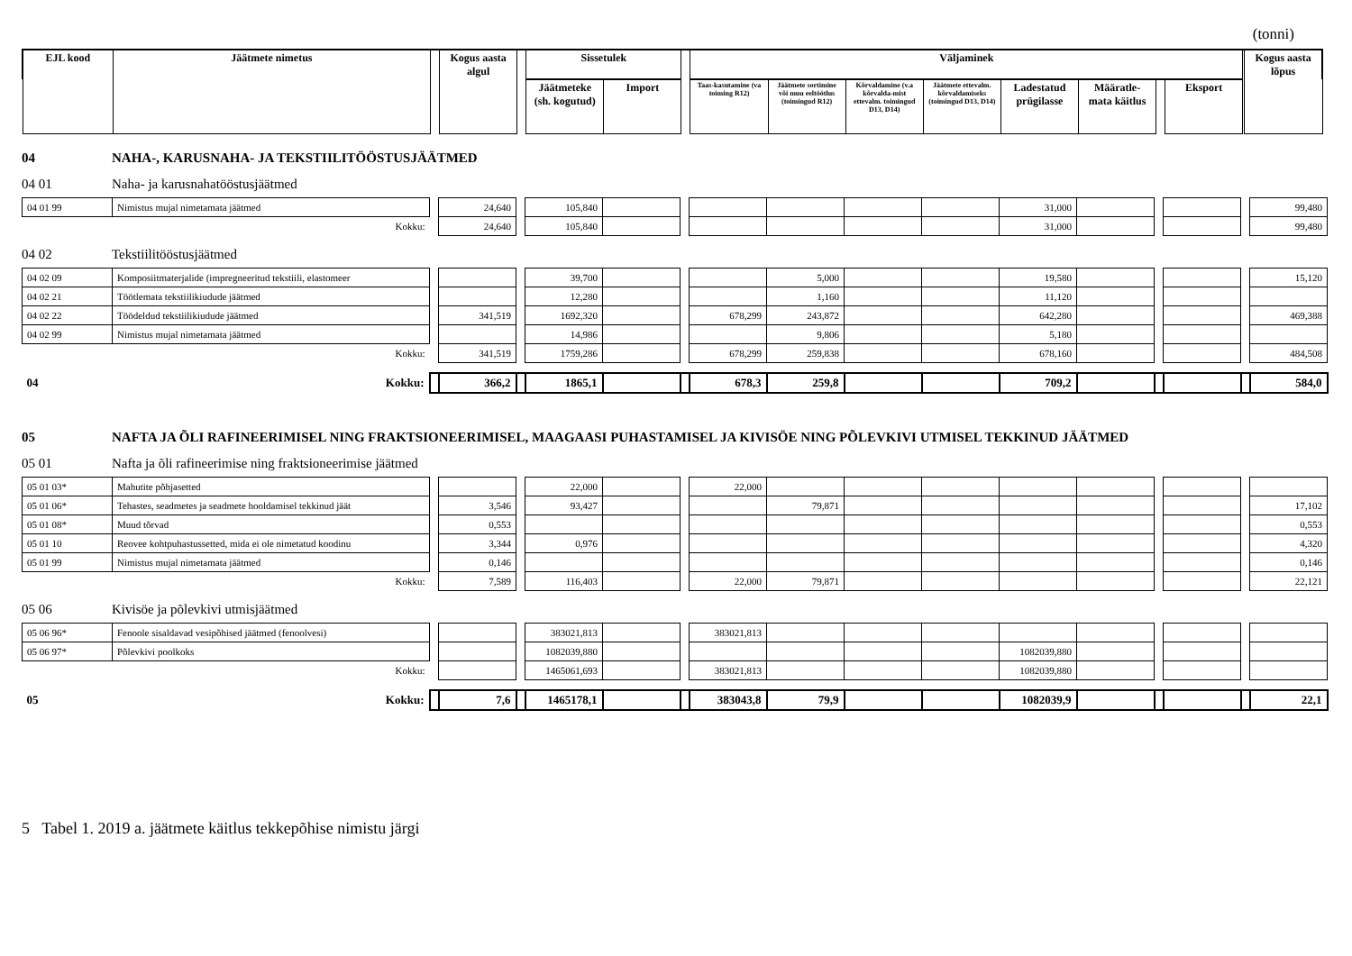(tonni)
| EJL kood | Jäätmete nimetus | | Kogus aasta algul | | Sissetulek | | | Väljaminek | | | | | | | | | Kogus aasta lõpus |
| | | | | | Jäätmeteke (sh. kogutud) | Import | | Taas-kasutamine (va toiming R12) | Jäätmete sortimine või muu eeltöötlus (toimingud R12) | Kõrvaldamine (v.a kõrvalda-mist ettevalm. toimingud D13, D14) | Jäätmete ettevalm. kõrvaldamiseks (toimingud D13, D14) | Ladestatud prügilasse | Määratle-mata käitlus | | Eksport | | |
04 NAHA-, KARUSNAHA- JA TEKSTIILITÖÖSTUSJÄÄTMED
04 01 Naha- ja karusnahatööstusjäätmed
| 04 01 99 | Nimistus mujal nimetamata jäätmed | | 24,640 | | 105,840 | | | | | | | 31,000 | | | | | 99,480 |
| | Kokku: | | 24,640 | | 105,840 | | | | | | | 31,000 | | | | | 99,480 |
04 02 Tekstiilitööstusjäätmed
| 04 02 09 | Komposiitmaterjalide (impregneeritud tekstiili, elastomeer | | | | 39,700 | | | | 5,000 | | | 19,580 | | | | | 15,120 |
| 04 02 21 | Töötlemata tekstiilikiudude jäätmed | | | | 12,280 | | | | 1,160 | | | 11,120 | | | | | |
| 04 02 22 | Töödeldud tekstiilikiudude jäätmed | | 341,519 | | 1692,320 | | | 678,299 | 243,872 | | | 642,280 | | | | | 469,388 |
| 04 02 99 | Nimistus mujal nimetamata jäätmed | | | | 14,986 | | | | 9,806 | | | 5,180 | | | | | |
| | Kokku: | | 341,519 | | 1759,286 | | | 678,299 | 259,838 | | | 678,160 | | | | | 484,508 |
| 04 | Kokku: | | 366,2 | | 1865,1 | | | 678,3 | 259,8 | | | 709,2 | | | | | 584,0 |
05 NAFTA JA ÕLI RAFINEERIMISEL NING FRAKTSIONEERIMISEL, MAAGAASI PUHASTAMISEL JA KIVISÖE NING PÕLEVKIVI UTMISEL TEKKINUD JÄÄTMED
05 01 Nafta ja õli rafineerimise ning fraktsioneerimise jäätmed
| 05 01 03* | Mahutite põhjasetted | | | | 22,000 | | | 22,000 | | | | | | | | | |
| 05 01 06* | Tehastes, seadmetes ja seadmete hooldamisel tekkinud jäät | | 3,546 | | 93,427 | | | | 79,871 | | | | | | | | 17,102 |
| 05 01 08* | Muud tõrvad | | 0,553 | | | | | | | | | | | | | | 0,553 |
| 05 01 10 | Reovee kohtpuhastussetted, mida ei ole nimetatud koodinu | | 3,344 | | 0,976 | | | | | | | | | | | | 4,320 |
| 05 01 99 | Nimistus mujal nimetamata jäätmed | | 0,146 | | | | | | | | | | | | | | 0,146 |
| | Kokku: | | 7,589 | | 116,403 | | | 22,000 | 79,871 | | | | | | | | 22,121 |
05 06 Kivisöe ja põlevkivi utmisjäätmed
| 05 06 96* | Fenoole sisaldavad vesipõhised jäätmed (fenoolvesi) | | | | 383021,813 | | | 383021,813 | | | | | | | | | |
| 05 06 97* | Põlevkivi poolkoks | | | | 1082039,880 | | | | | | | 1082039,880 | | | | | |
| | Kokku: | | | | 1465061,693 | | | 383021,813 | | | | 1082039,880 | | | | | |
| 05 | Kokku: | | 7,6 | | 1465178,1 | | | 383043,8 | 79,9 | | | 1082039,9 | | | | | 22,1 |
5 Tabel 1. 2019 a. jäätmete käitlus tekkepõhise nimistu järgi